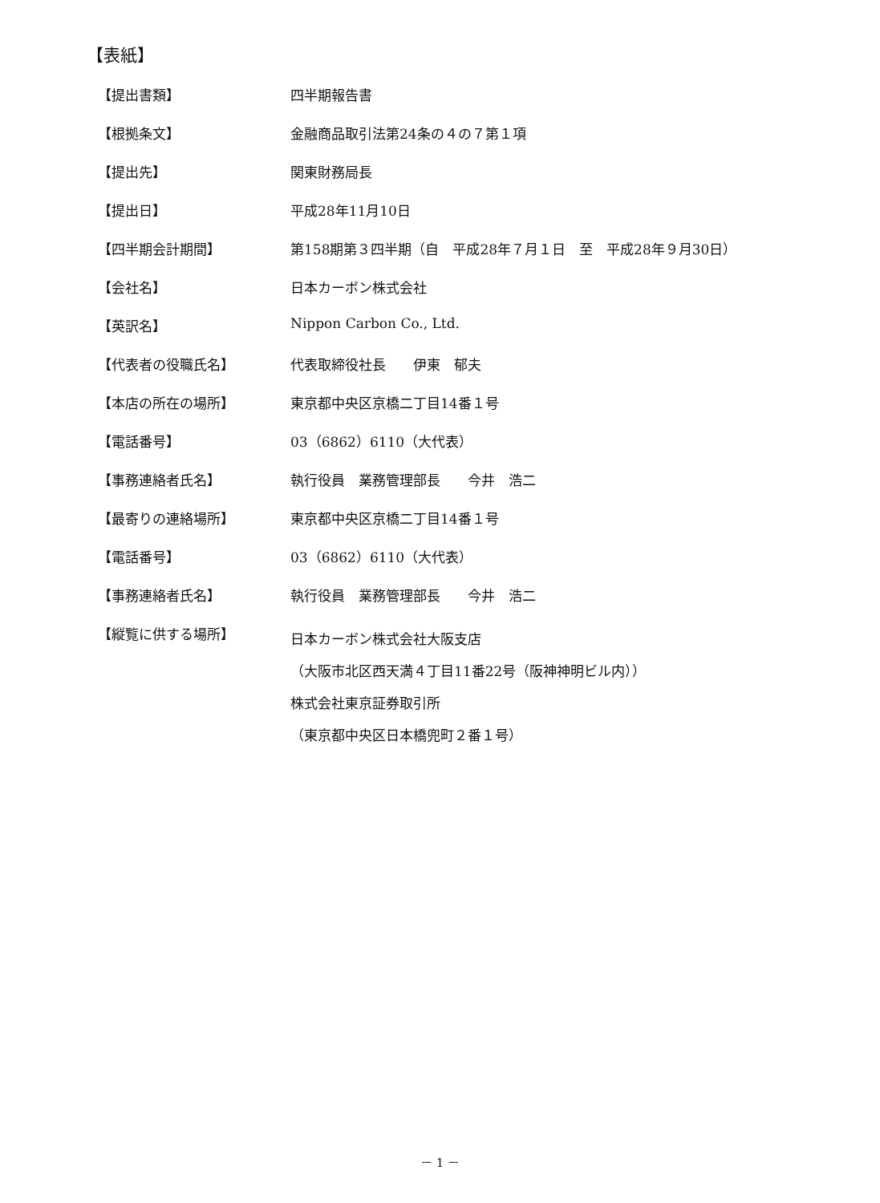【表紙】
【提出書類】 四半期報告書
【根拠条文】 金融商品取引法第24条の４の７第１項
【提出先】 関東財務局長
【提出日】 平成28年11月10日
【四半期会計期間】 第158期第３四半期（自　平成28年７月１日　至　平成28年９月30日）
【会社名】 日本カーボン株式会社
【英訳名】 Nippon Carbon Co., Ltd.
【代表者の役職氏名】 代表取締役社長　　伊東　郁夫
【本店の所在の場所】 東京都中央区京橋二丁目14番１号
【電話番号】 03（6862）6110（大代表）
【事務連絡者氏名】 執行役員　業務管理部長　　今井　浩二
【最寄りの連絡場所】 東京都中央区京橋二丁目14番１号
【電話番号】 03（6862）6110（大代表）
【事務連絡者氏名】 執行役員　業務管理部長　　今井　浩二
【縦覧に供する場所】
日本カーボン株式会社大阪支店
（大阪市北区西天満４丁目11番22号（阪神神明ビル内））
株式会社東京証券取引所
（東京都中央区日本橋兜町２番１号）
－ 1 －